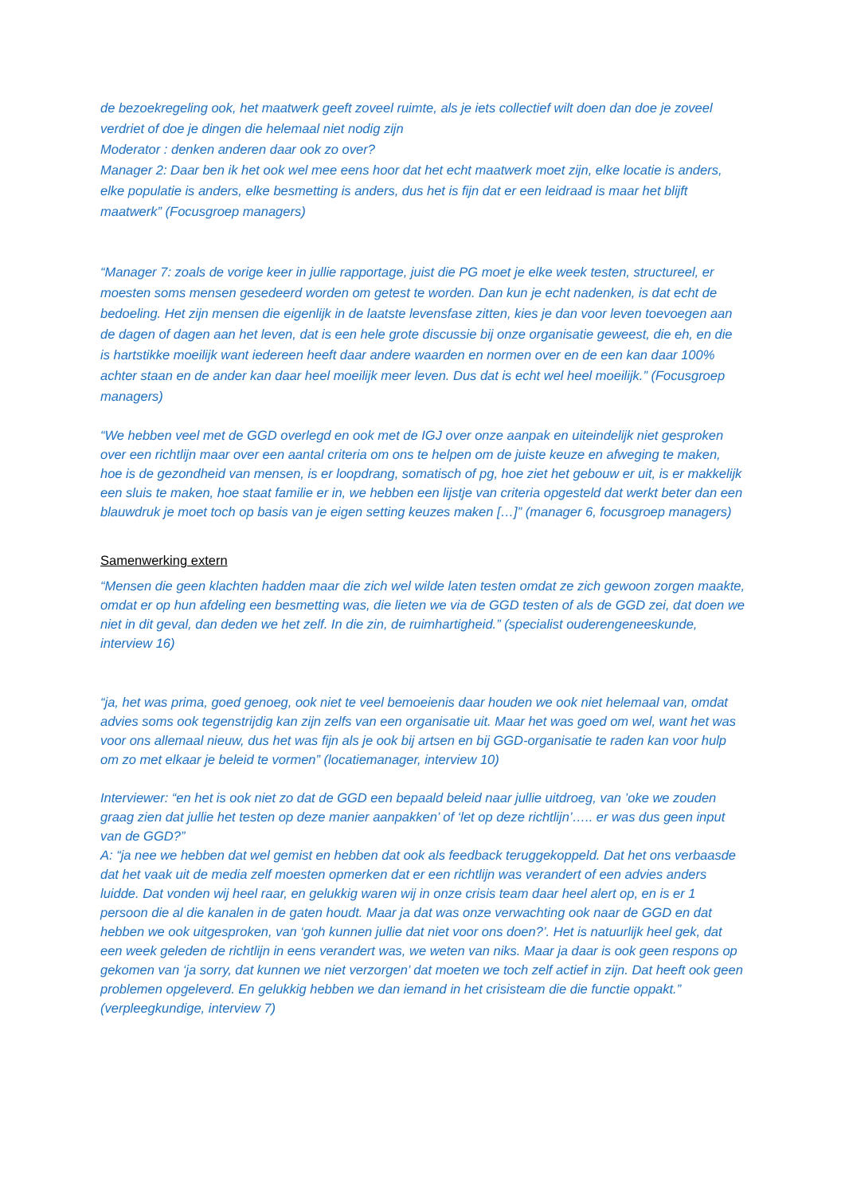de bezoekregeling ook, het maatwerk geeft zoveel ruimte, als je iets collectief wilt doen dan doe je zoveel verdriet of doe je dingen die helemaal niet nodig zijn
Moderator : denken anderen daar ook zo over?
Manager 2: Daar ben ik het ook wel mee eens hoor dat het echt maatwerk moet zijn, elke locatie is anders, elke populatie is anders, elke besmetting is anders, dus het is fijn dat er een leidraad is maar het blijft maatwerk” (Focusgroep managers)
“Manager 7: zoals de vorige keer in jullie rapportage, juist die PG moet je elke week testen, structureel, er moesten soms mensen gesedeerd worden om getest te worden. Dan kun je echt nadenken, is dat echt de bedoeling. Het zijn mensen die eigenlijk in de laatste levensfase zitten, kies je dan voor leven toevoegen aan de dagen of dagen aan het leven, dat is een hele grote discussie bij onze organisatie geweest, die eh, en die is hartstikke moeilijk want iedereen heeft daar andere waarden en normen over en de een kan daar 100% achter staan en de ander kan daar heel moeilijk meer leven. Dus dat is echt wel heel moeilijk.” (Focusgroep managers)
“We hebben veel met de GGD overlegd en ook met de IGJ over onze aanpak en uiteindelijk niet gesproken over een richtlijn maar over een aantal criteria om ons te helpen om de juiste keuze en afweging te maken, hoe is de gezondheid van mensen, is er loopdrang, somatisch of pg, hoe ziet het gebouw er uit, is er makkelijk een sluis te maken, hoe staat familie er in, we hebben een lijstje van criteria opgesteld dat werkt beter dan een blauwdruk je moet toch op basis van je eigen setting keuzes maken […]” (manager 6, focusgroep managers)
Samenwerking extern
“Mensen die geen klachten hadden maar die zich wel wilde laten testen omdat ze zich gewoon zorgen maakte, omdat er op hun afdeling een besmetting was, die lieten we via de GGD testen of als de GGD zei, dat doen we niet in dit geval, dan deden we het zelf. In die zin, de ruimhartigheid.” (specialist ouderengeneeskunde, interview 16)
“ja, het was prima, goed genoeg, ook niet te veel bemoeienis daar houden we ook niet helemaal van, omdat advies soms ook tegenstrijdig kan zijn zelfs van een organisatie uit. Maar het was goed om wel, want het was voor ons allemaal nieuw, dus het was fijn als je ook bij artsen en bij GGD-organisatie te raden kan voor hulp om zo met elkaar je beleid te vormen” (locatiemanager, interview 10)
Interviewer: “en het is ook niet zo dat de GGD een bepaald beleid naar jullie uitdroeg, van ’oke we zouden graag zien dat jullie het testen op deze manier aanpakken’ of ‘let op deze richtlijn’….. er was dus geen input van de GGD?”
A: “ja nee we hebben dat wel gemist en hebben dat ook als feedback teruggekoppeld. Dat het ons verbaasde dat het vaak uit de media zelf moesten opmerken dat er een richtlijn was verandert of een advies anders luidde. Dat vonden wij heel raar, en gelukkig waren wij in onze crisis team daar heel alert op, en is er 1 persoon die al die kanalen in de gaten houdt. Maar ja dat was onze verwachting ook naar de GGD en dat hebben we ook uitgesproken, van ‘goh kunnen jullie dat niet voor ons doen?’. Het is natuurlijk heel gek, dat een week geleden de richtlijn in eens verandert was, we weten van niks. Maar ja daar is ook geen respons op gekomen van ‘ja sorry, dat kunnen we niet verzorgen’ dat moeten we toch zelf actief in zijn. Dat heeft ook geen problemen opgeleverd. En gelukkig hebben we dan iemand in het crisisteam die die functie oppakt.” (verpleegkundige, interview 7)